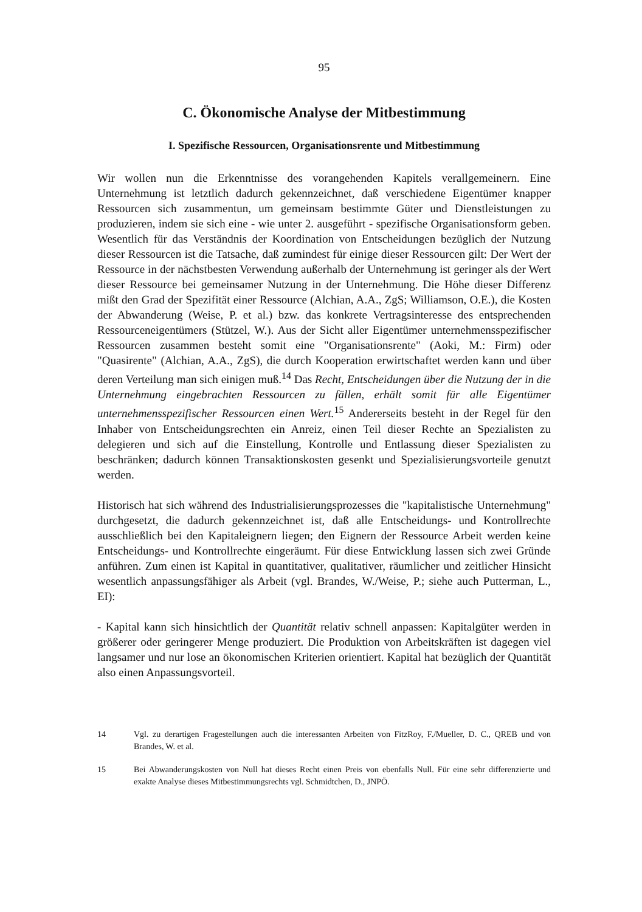95
C. Ökonomische Analyse der Mitbestimmung
I. Spezifische Ressourcen, Organisationsrente und Mitbestimmung
Wir wollen nun die Erkenntnisse des vorangehenden Kapitels verallgemeinern. Eine Unternehmung ist letztlich dadurch gekennzeichnet, daß verschiedene Eigentümer knapper Ressourcen sich zusammentun, um gemeinsam bestimmte Güter und Dienstleistungen zu produzieren, indem sie sich eine - wie unter 2. ausgeführt - spezifische Organisationsform geben. Wesentlich für das Verständnis der Koordination von Entscheidungen bezüglich der Nutzung dieser Ressourcen ist die Tatsache, daß zumindest für einige dieser Ressourcen gilt: Der Wert der Ressource in der nächstbesten Verwendung außerhalb der Unternehmung ist geringer als der Wert dieser Ressource bei gemeinsamer Nutzung in der Unternehmung. Die Höhe dieser Differenz mißt den Grad der Spezifität einer Ressource (Alchian, A.A., ZgS; Williamson, O.E.), die Kosten der Abwanderung (Weise, P. et al.) bzw. das konkrete Vertragsinteresse des entsprechenden Ressourceneigentümers (Stützel, W.). Aus der Sicht aller Eigentümer unternehmensspezifischer Ressourcen zusammen besteht somit eine "Organisationsrente" (Aoki, M.: Firm) oder "Quasirente" (Alchian, A.A., ZgS), die durch Kooperation erwirtschaftet werden kann und über deren Verteilung man sich einigen muß.<sup>14</sup> Das Recht, Entscheidungen über die Nutzung der in die Unternehmung eingebrachten Ressourcen zu fällen, erhält somit für alle Eigentümer unternehmensspezifischer Ressourcen einen Wert.<sup>15</sup> Andererseits besteht in der Regel für den Inhaber von Entscheidungsrechten ein Anreiz, einen Teil dieser Rechte an Spezialisten zu delegieren und sich auf die Einstellung, Kontrolle und Entlassung dieser Spezialisten zu beschränken; dadurch können Transaktionskosten gesenkt und Spezialisierungsvorteile genutzt werden.
Historisch hat sich während des Industrialisierungsprozesses die "kapitalistische Unternehmung" durchgesetzt, die dadurch gekennzeichnet ist, daß alle Entscheidungs- und Kontrollrechte ausschließlich bei den Kapitaleignern liegen; den Eignern der Ressource Arbeit werden keine Entscheidungs- und Kontrollrechte eingeräumt. Für diese Entwicklung lassen sich zwei Gründe anführen. Zum einen ist Kapital in quantitativer, qualitativer, räumlicher und zeitlicher Hinsicht wesentlich anpassungsfähiger als Arbeit (vgl. Brandes, W./Weise, P.; siehe auch Putterman, L., EI):
- Kapital kann sich hinsichtlich der Quantität relativ schnell anpassen: Kapitalgüter werden in größerer oder geringerer Menge produziert. Die Produktion von Arbeitskräften ist dagegen viel langsamer und nur lose an ökonomischen Kriterien orientiert. Kapital hat bezüglich der Quantität also einen Anpassungsvorteil.
14 Vgl. zu derartigen Fragestellungen auch die interessanten Arbeiten von FitzRoy, F./Mueller, D. C., QREB und von Brandes, W. et al.
15 Bei Abwanderungskosten von Null hat dieses Recht einen Preis von ebenfalls Null. Für eine sehr differenzierte und exakte Analyse dieses Mitbestimmungsrechts vgl. Schmidtchen, D., JNPÖ.